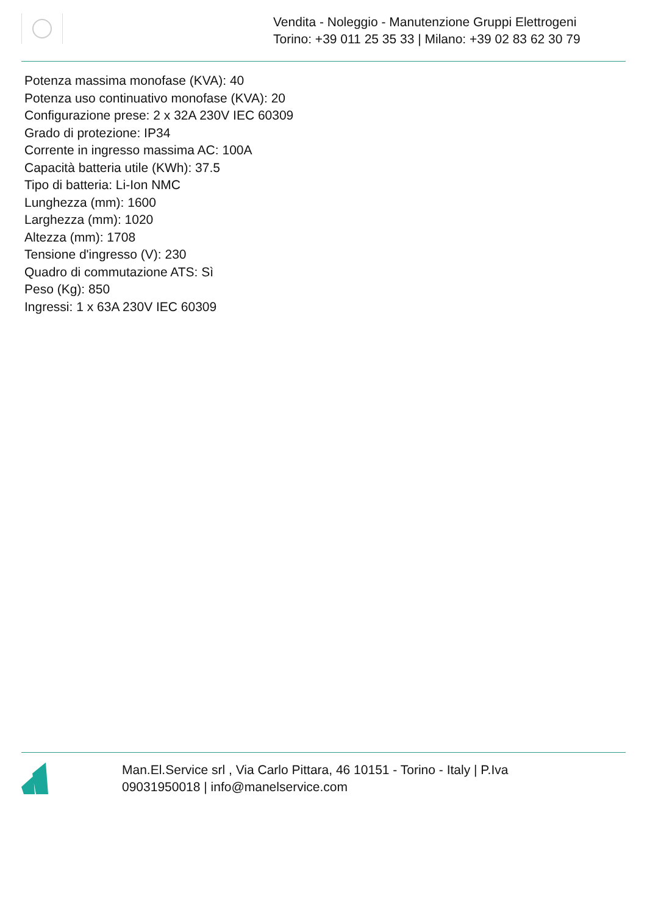Vendita - Noleggio - Manutenzione Gruppi Elettrogeni
Torino: +39 011 25 35 33 | Milano: +39 02 83 62 30 79
Potenza massima monofase (KVA): 40
Potenza uso continuativo monofase (KVA): 20
Configurazione prese: 2 x 32A 230V IEC 60309
Grado di protezione: IP34
Corrente in ingresso massima AC: 100A
Capacità batteria utile (KWh): 37.5
Tipo di batteria: Li-Ion NMC
Lunghezza (mm): 1600
Larghezza (mm): 1020
Altezza (mm): 1708
Tensione d'ingresso (V): 230
Quadro di commutazione ATS: Sì
Peso (Kg): 850
Ingressi: 1 x 63A 230V IEC 60309
Man.El.Service srl , Via Carlo Pittara, 46 10151 - Torino - Italy | P.Iva
09031950018 | info@manelservice.com